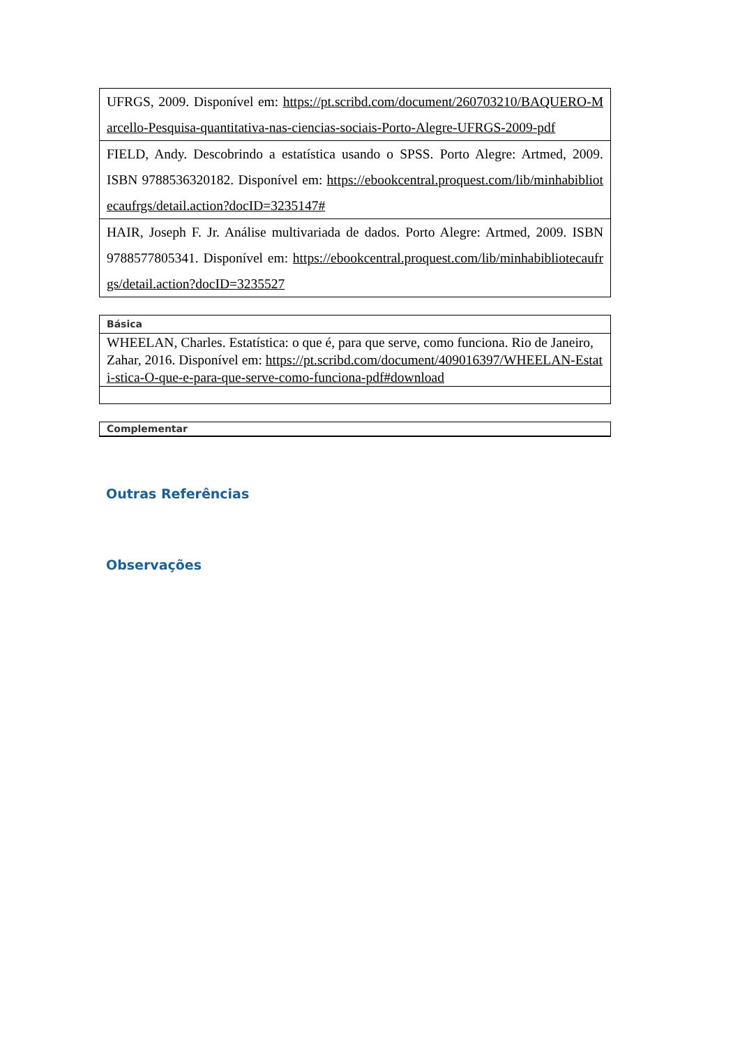| UFRGS, 2009. Disponível em: https://pt.scribd.com/document/260703210/BAQUERO-Marcello-Pesquisa-quantitativa-nas-ciencias-sociais-Porto-Alegre-UFRGS-2009-pdf |
| FIELD, Andy. Descobrindo a estatística usando o SPSS. Porto Alegre: Artmed, 2009. ISBN 9788536320182. Disponível em: https://ebookcentral.proquest.com/lib/minhabibliotecaufrgs/detail.action?docID=3235147# |
| HAIR, Joseph F. Jr. Análise multivariada de dados. Porto Alegre: Artmed, 2009. ISBN 9788577805341. Disponível em: https://ebookcentral.proquest.com/lib/minhabibliotecaufrgs/detail.action?docID=3235527 |
| Básica |
| WHEELAN, Charles. Estatística: o que é, para que serve, como funciona. Rio de Janeiro, Zahar, 2016. Disponível em: https://pt.scribd.com/document/409016397/WHEELAN-Estati-stica-O-que-e-para-que-serve-como-funciona-pdf#download |
| Complementar |
Outras Referências
Observações